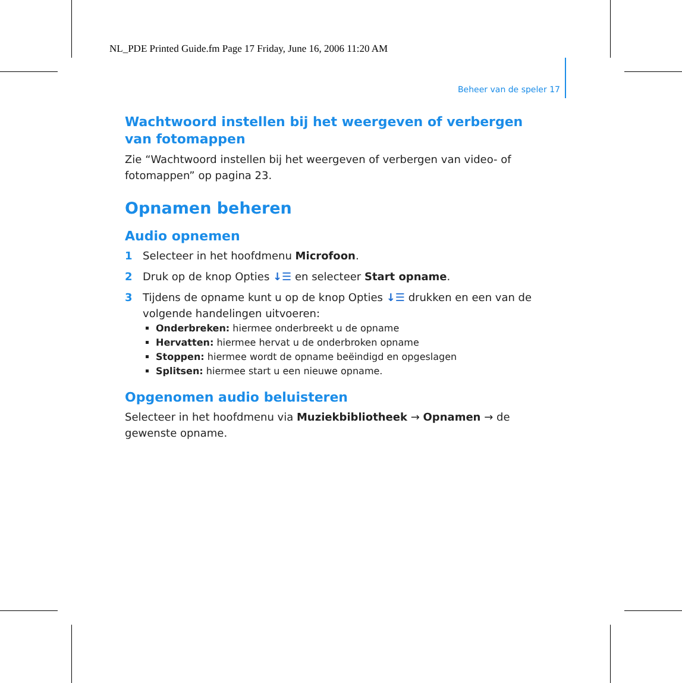NL_PDE Printed Guide.fm Page 17 Friday, June 16, 2006 11:20 AM
Beheer van de speler 17
Wachtwoord instellen bij het weergeven of verbergen van fotomappen
Zie “Wachtwoord instellen bij het weergeven of verbergen van video- of fotomappen” op pagina 23.
Opnamen beheren
Audio opnemen
1 Selecteer in het hoofdmenu Microfoon.
2 Druk op de knop Opties ↓☰ en selecteer Start opname.
3 Tijdens de opname kunt u op de knop Opties ↓☰ drukken en een van de volgende handelingen uitvoeren:
Onderbreken: hiermee onderbreekt u de opname
Hervatten: hiermee hervat u de onderbroken opname
Stoppen: hiermee wordt de opname beëindigd en opgeslagen
Splitsen: hiermee start u een nieuwe opname.
Opgenomen audio beluisteren
Selecteer in het hoofdmenu via Muziekbibliotheek → Opnamen → de gewenste opname.